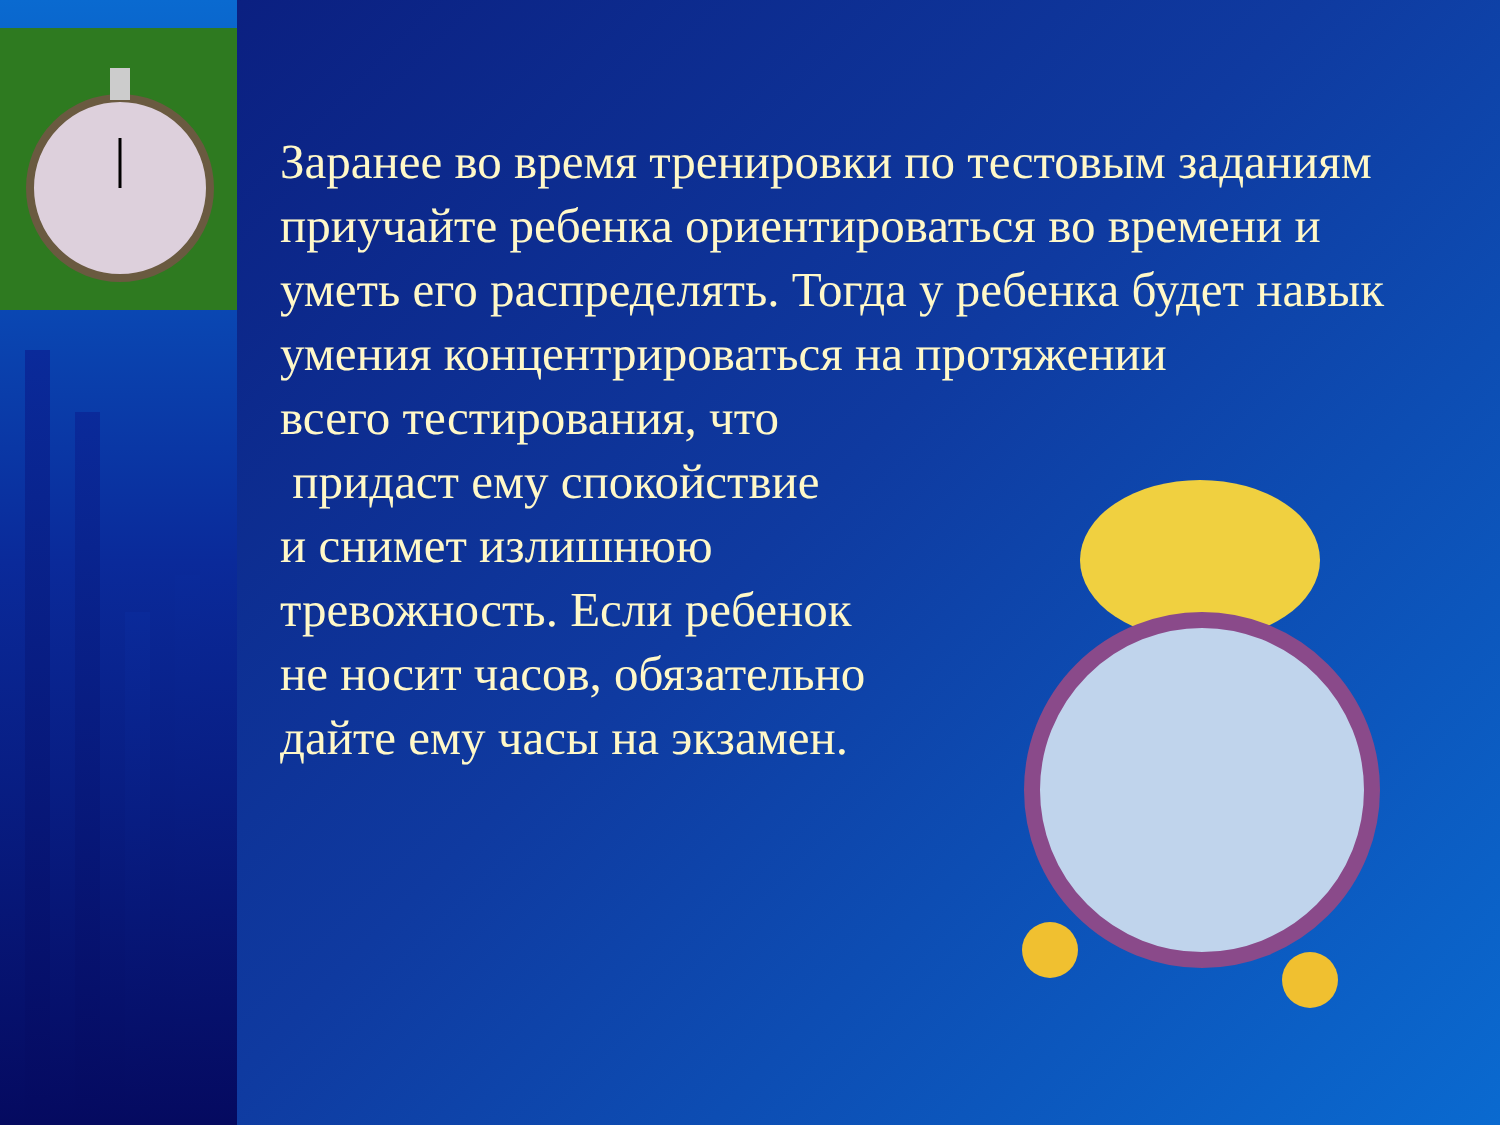Заранее во время тренировки по тестовым заданиям приучайте ребенка ориентироваться во времени и уметь его распределять. Тогда у ребенка будет навык умения концентрироваться на протяжении
всего тестирования, что
придаст ему спокойствие
и снимет излишнюю
тревожность. Если ребенок
не носит часов, обязательно
дайте ему часы на экзамен.